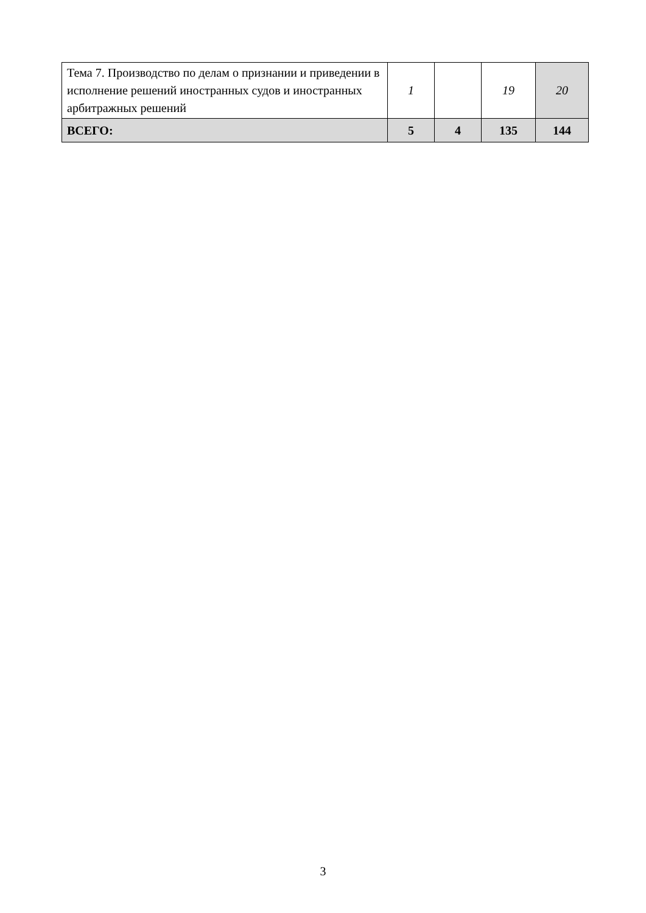| Тема 7. Производство по делам о признании и приведении в исполнение решений иностранных судов и иностранных арбитражных решений | 1 | | 19 | 20 |
| ВСЕГО: | 5 | 4 | 135 | 144 |
3